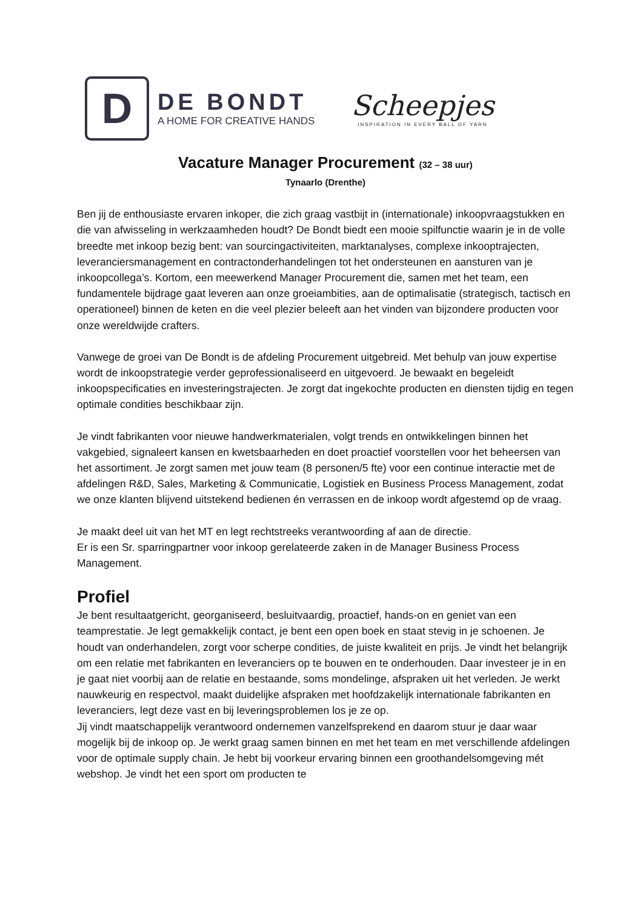D
DE BONDT
A HOME FOR CREATIVE HANDS
Scheepjes
INSPIRATION IN EVERY BALL OF YARN
Vacature Manager Procurement (32 – 38 uur)
Tynaarlo (Drenthe)
Ben jij de enthousiaste ervaren inkoper, die zich graag vastbijt in (internationale) inkoopvraagstukken en die van afwisseling in werkzaamheden houdt? De Bondt biedt een mooie spilfunctie waarin je in de volle breedte met inkoop bezig bent: van sourcingactiviteiten, marktanalyses, complexe inkooptrajecten, leveranciersmanagement en contractonderhandelingen tot het ondersteunen en aansturen van je inkoopcollega’s. Kortom, een meewerkend Manager Procurement die, samen met het team, een fundamentele bijdrage gaat leveren aan onze groeiambities, aan de optimalisatie (strategisch, tactisch en operationeel) binnen de keten en die veel plezier beleeft aan het vinden van bijzondere producten voor onze wereldwijde crafters.
Vanwege de groei van De Bondt is de afdeling Procurement uitgebreid. Met behulp van jouw expertise wordt de inkoopstrategie verder geprofessionaliseerd en uitgevoerd. Je bewaakt en begeleidt inkoopspecificaties en investeringstrajecten. Je zorgt dat ingekochte producten en diensten tijdig en tegen optimale condities beschikbaar zijn.
Je vindt fabrikanten voor nieuwe handwerkmaterialen, volgt trends en ontwikkelingen binnen het vakgebied, signaleert kansen en kwetsbaarheden en doet proactief voorstellen voor het beheersen van het assortiment. Je zorgt samen met jouw team (8 personen/5 fte) voor een continue interactie met de afdelingen R&D, Sales, Marketing & Communicatie, Logistiek en Business Process Management, zodat we onze klanten blijvend uitstekend bedienen én verrassen en de inkoop wordt afgestemd op de vraag.
Je maakt deel uit van het MT en legt rechtstreeks verantwoording af aan de directie.
Er is een Sr. sparringpartner voor inkoop gerelateerde zaken in de Manager Business Process Management.
Profiel
Je bent resultaatgericht, georganiseerd, besluitvaardig, proactief, hands-on en geniet van een teamprestatie. Je legt gemakkelijk contact, je bent een open boek en staat stevig in je schoenen. Je houdt van onderhandelen, zorgt voor scherpe condities, de juiste kwaliteit en prijs. Je vindt het belangrijk om een relatie met fabrikanten en leveranciers op te bouwen en te onderhouden. Daar investeer je in en je gaat niet voorbij aan de relatie en bestaande, soms mondelinge, afspraken uit het verleden. Je werkt nauwkeurig en respectvol, maakt duidelijke afspraken met hoofdzakelijk internationale fabrikanten en leveranciers, legt deze vast en bij leveringsproblemen los je ze op.
Jij vindt maatschappelijk verantwoord ondernemen vanzelfsprekend en daarom stuur je daar waar mogelijk bij de inkoop op. Je werkt graag samen binnen en met het team en met verschillende afdelingen voor de optimale supply chain. Je hebt bij voorkeur ervaring binnen een groothandelsomgeving mét webshop. Je vindt het een sport om producten te